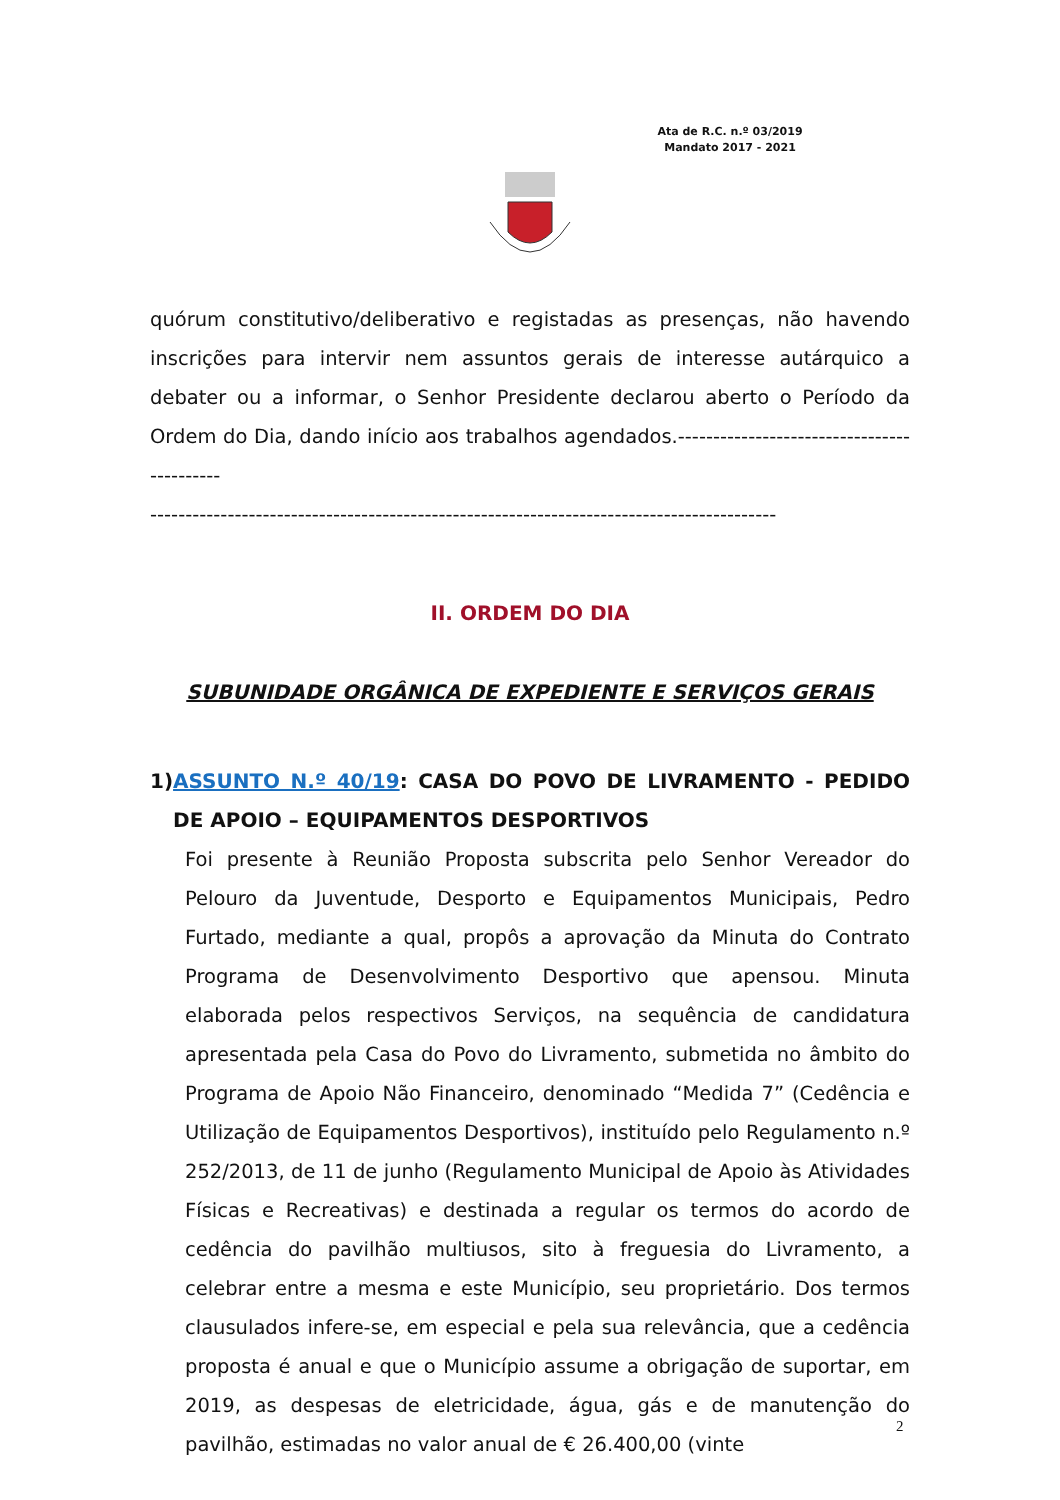Ata de R.C. n.º 03/2019
Mandato 2017 - 2021
quórum constitutivo/deliberativo e registadas as presenças, não havendo inscrições para intervir nem assuntos gerais de interesse autárquico a debater ou a informar, o Senhor Presidente declarou aberto o Período da Ordem do Dia, dando início aos trabalhos agendados.-------------------------------------------
-----------------------------------------------------------------------------------------
II. ORDEM DO DIA
SUBUNIDADE ORGÂNICA DE EXPEDIENTE E SERVIÇOS GERAIS
1) ASSUNTO N.º 40/19: CASA DO POVO DE LIVRAMENTO - PEDIDO DE APOIO – EQUIPAMENTOS DESPORTIVOS
Foi presente à Reunião Proposta subscrita pelo Senhor Vereador do Pelouro da Juventude, Desporto e Equipamentos Municipais, Pedro Furtado, mediante a qual, propôs a aprovação da Minuta do Contrato Programa de Desenvolvimento Desportivo que apensou. Minuta elaborada pelos respectivos Serviços, na sequência de candidatura apresentada pela Casa do Povo do Livramento, submetida no âmbito do Programa de Apoio Não Financeiro, denominado “Medida 7” (Cedência e Utilização de Equipamentos Desportivos), instituído pelo Regulamento n.º 252/2013, de 11 de junho (Regulamento Municipal de Apoio às Atividades Físicas e Recreativas) e destinada a regular os termos do acordo de cedência do pavilhão multiusos, sito à freguesia do Livramento, a celebrar entre a mesma e este Município, seu proprietário. Dos termos clausulados infere-se, em especial e pela sua relevância, que a cedência proposta é anual e que o Município assume a obrigação de suportar, em 2019, as despesas de eletricidade, água, gás e de manutenção do pavilhão, estimadas no valor anual de € 26.400,00 (vinte
2